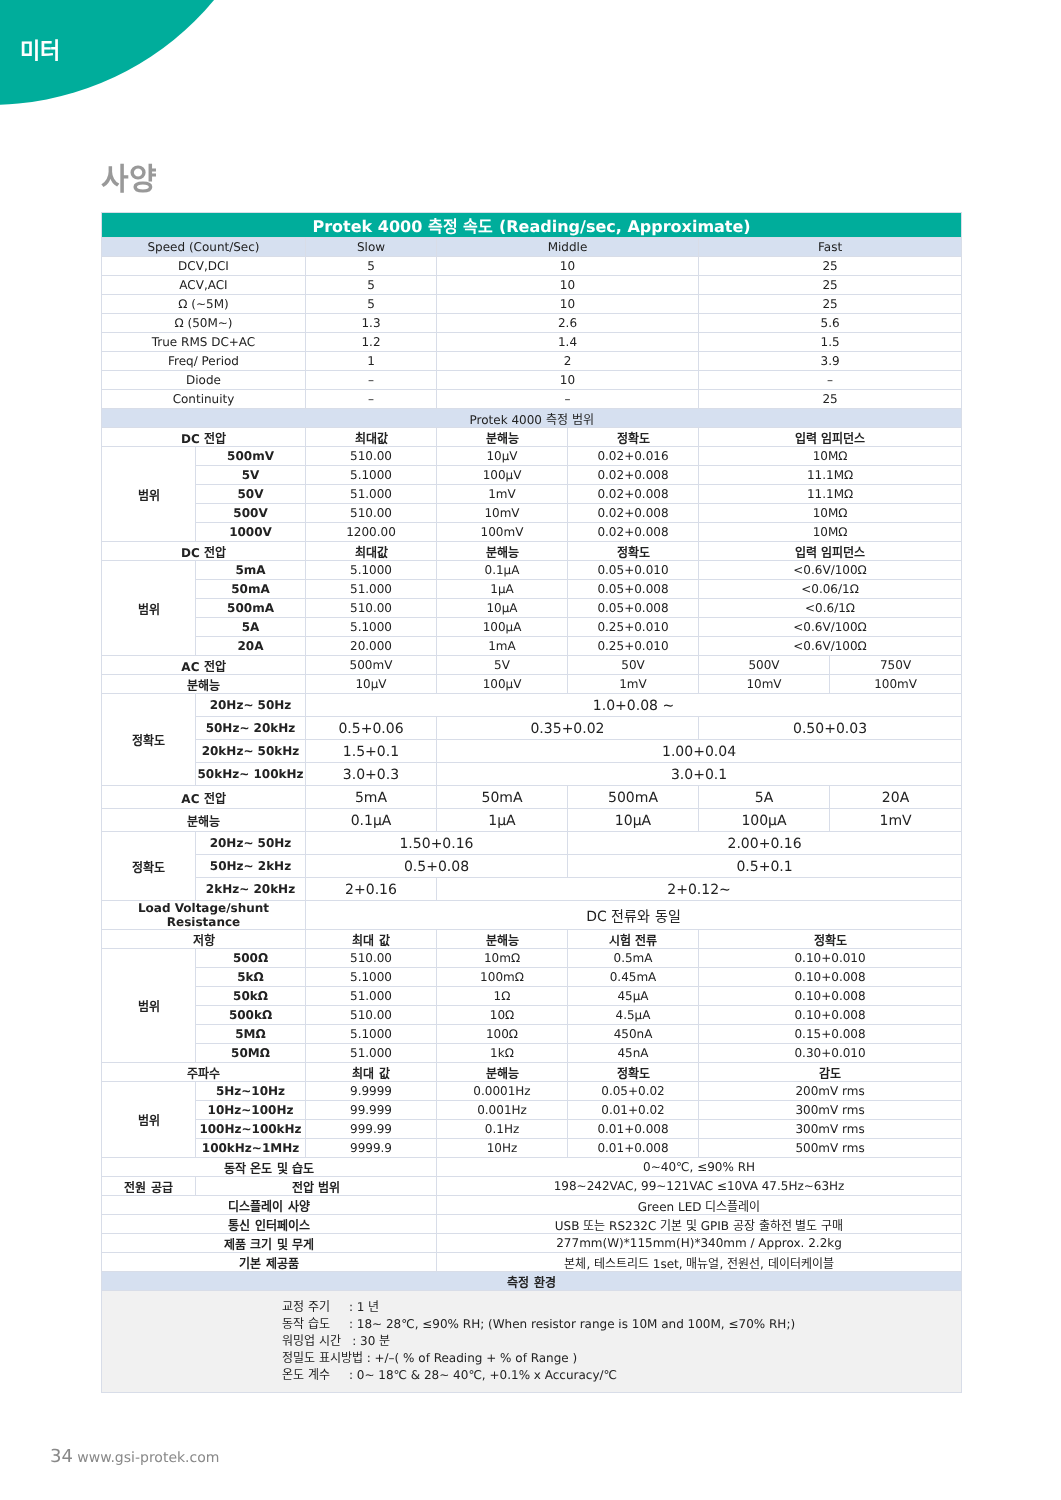미터
사양
| Protek 4000 측정 속도 (Reading/sec, Approximate) | | | | | | |
| --- | --- | --- | --- | --- | --- | --- |
| Speed (Count/Sec) | | Slow | Middle | | Fast | |
| DCV,DCI | | 5 | 10 | | 25 | |
| ACV,ACI | | 5 | 10 | | 25 | |
| Ω (~5M) | | 5 | 10 | | 25 | |
| Ω (50M~) | | 1.3 | 2.6 | | 5.6 | |
| True RMS DC+AC | | 1.2 | 1.4 | | 1.5 | |
| Freq/ Period | | 1 | 2 | | 3.9 | |
| Diode | | – | 10 | | – | |
| Continuity | | – | – | | 25 | |
| Protek 4000 측정 범위 | | | | | | |
| DC 전압 | | 최대값 | 분해능 | 정확도 | 입력 임피던스 | |
| 범위 | 500mV | 510.00 | 10μV | 0.02+0.016 | 10MΩ | |
| | 5V | 5.1000 | 100μV | 0.02+0.008 | 11.1MΩ | |
| | 50V | 51.000 | 1mV | 0.02+0.008 | 11.1MΩ | |
| | 500V | 510.00 | 10mV | 0.02+0.008 | 10MΩ | |
| | 1000V | 1200.00 | 100mV | 0.02+0.008 | 10MΩ | |
| DC 전압 | | 최대값 | 분해능 | 정확도 | 입력 임피던스 | |
| 범위 | 5mA | 5.1000 | 0.1μA | 0.05+0.010 | <0.6V/100Ω | |
| | 50mA | 51.000 | 1μA | 0.05+0.008 | <0.06/1Ω | |
| | 500mA | 510.00 | 10μA | 0.05+0.008 | <0.6/1Ω | |
| | 5A | 5.1000 | 100μA | 0.25+0.010 | <0.6V/100Ω | |
| | 20A | 20.000 | 1mA | 0.25+0.010 | <0.6V/100Ω | |
| AC 전압 | | 500mV | 5V | 50V | 500V | 750V |
| 분해능 | | 10μV | 100μV | 1mV | 10mV | 100mV |
| 정확도 | 20Hz~ 50Hz | 1.0+0.08 ~ | | | | |
| | 50Hz~ 20kHz | 0.5+0.06 | 0.35+0.02 | | 0.50+0.03 | |
| | 20kHz~ 50kHz | 1.5+0.1 | 1.00+0.04 | | | |
| | 50kHz~ 100kHz | 3.0+0.3 | 3.0+0.1 | | | |
| AC 전압 | | 5mA | 50mA | 500mA | 5A | 20A |
| 분해능 | | 0.1μA | 1μA | 10μA | 100μA | 1mV |
| 정확도 | 20Hz~ 50Hz | 1.50+0.16 | | 2.00+0.16 | | |
| | 50Hz~ 2kHz | 0.5+0.08 | | 0.5+0.1 | | |
| | 2kHz~ 20kHz | 2+0.16 | 2+0.12~ | | | |
| Load Voltage/shunt Resistance | | DC 전류와 동일 | | | | |
| 저항 | | 최대 값 | 분해능 | 시험 전류 | 정확도 | |
| 범위 | 500Ω | 510.00 | 10mΩ | 0.5mA | 0.10+0.010 | |
| | 5kΩ | 5.1000 | 100mΩ | 0.45mA | 0.10+0.008 | |
| | 50kΩ | 51.000 | 1Ω | 45μA | 0.10+0.008 | |
| | 500kΩ | 510.00 | 10Ω | 4.5μA | 0.10+0.008 | |
| | 5MΩ | 5.1000 | 100Ω | 450nA | 0.15+0.008 | |
| | 50MΩ | 51.000 | 1kΩ | 45nA | 0.30+0.010 | |
| 주파수 | | 최대 값 | 분해능 | 정확도 | 감도 | |
| 범위 | 5Hz~10Hz | 9.9999 | 0.0001Hz | 0.05+0.02 | 200mV rms | |
| | 10Hz~100Hz | 99.999 | 0.001Hz | 0.01+0.02 | 300mV rms | |
| | 100Hz~100kHz | 999.99 | 0.1Hz | 0.01+0.008 | 300mV rms | |
| | 100kHz~1MHz | 9999.9 | 10Hz | 0.01+0.008 | 500mV rms | |
| 동작 온도 및 습도 | | | 0~40℃, ≤90% RH | | | |
| 전원 공급 | 전압 범위 | | 198~242VAC, 99~121VAC ≤10VA 47.5Hz~63Hz | | | |
| 디스플레이 사양 | | | Green LED 디스플레이 | | | |
| 통신 인터페이스 | | | USB 또는 RS232C 기본 및 GPIB 공장 출하전 별도 구매 | | | |
| 제품 크기 및 무게 | | | 277mm(W)*115mm(H)*340mm / Approx. 2.2kg | | | |
| 기본 제공품 | | | 본체, 테스트리드 1set, 매뉴얼, 전원선, 데이터케이블 | | | |
| 측정 환경 | | | | | | |
| 교정 주기 : 1 년 동작 습도 : 18~ 28℃, ≤90% RH; (When resistor range is 10M and 100M, ≤70% RH;) 워밍업 시간 : 30 분 정밀도 표시방법 : +/–( % of Reading + % of Range ) 온도 계수 : 0~ 18℃ & 28~ 40℃, +0.1% x Accuracy/℃ | | | | | | |
34 www.gsi-protek.com